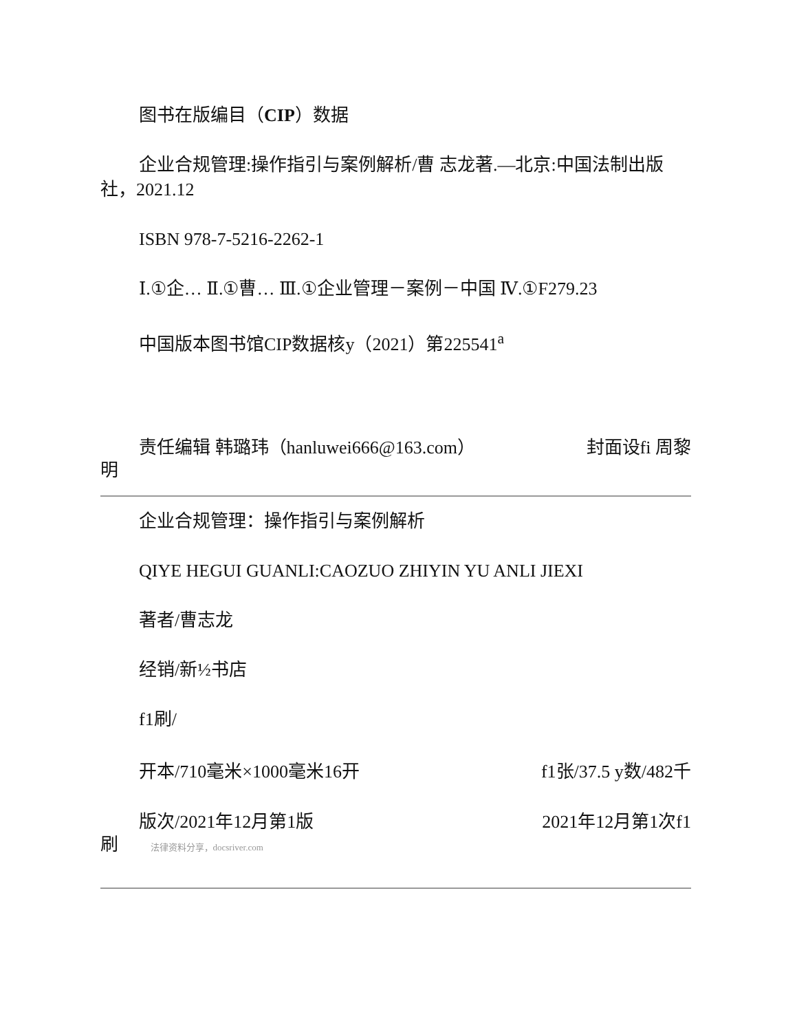图书在版编目（CIP）数据
企业合规管理:操作指引与案例解析/曹 志龙著.—北京:中国法制出版社，2021.12
ISBN 978-7-5216-2262-1
Ⅰ.①企… Ⅱ.①曹… Ⅲ.①企业管理－案例－中国 Ⅳ.①F279.23
中国版本图书馆CIP数据核y（2021）第225541<sup>a</sup>
责任编辑 韩璐玮（hanluwei666@163.com） 封面设fi 周黎
明
企业合规管理：操作指引与案例解析
QIYE HEGUI GUANLI:CAOZUO ZHIYIN YU ANLI JIEXI
著者/曹志龙
经销/新½书店
f1刷/
开本/710毫米×1000毫米16开 f1张/37.5 y数/482千
版次/2021年12月第1版 2021年12月第1次f1
刷 法律资料分享，docsriver.com